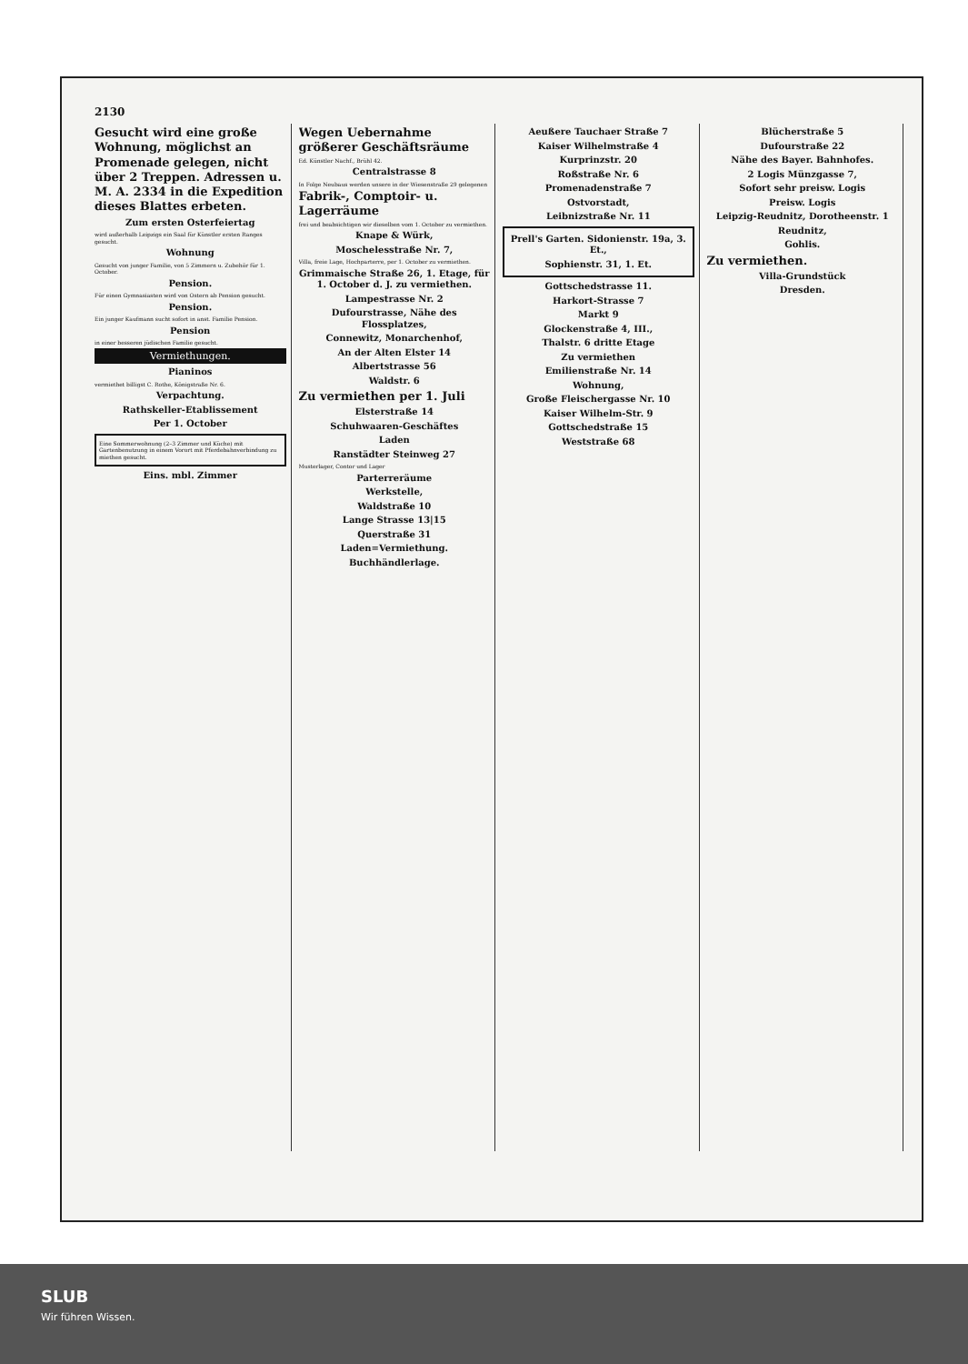2130
Gesucht wird eine große Wohnung, möglichst an Promenade gelegen, nicht über 2 Treppen. Adressen u. M. A. 2334 in die Expedition dieses Blattes erbeten.
Zum ersten Osterfeiertag
wird außerhalb Leipzigs ein Saal für Künstler ersten Ranges gesucht.
Wohnung
Gesucht von junger Familie, von 5 Zimmern u. Zubehör für 1. October.
Pension.
Für einen Gymnasiasten wird von Ostern ab Pension gesucht.
Pension.
Ein junger Kaufmann sucht sofort in anst. Familie Pension.
Pension
in einer besseren jüdischen Familie gesucht.
Vermiethungen.
Pianinos
vermiethet billigst C. Rothe, Königstraße Nr. 6.
Verpachtung.
Rathskeller-Etablissement
Per 1. October
Eine Sommerwohnung (2–3 Zimmer und Küche) mit Gartenbenutzung in einem Vorort mit Pferdebahnverbindung zu miethen gesucht.
Eins. mbl. Zimmer
Wegen Uebernahme größerer Geschäftsräume
Ed. Künstler Nachf., Brühl 42.
Centralstrasse 8
In Folge Neubaus werden unsere in der Wiesenstraße 29 gelegenen
Fabrik-, Comptoir- u. Lagerräume
frei und beabsichtigen wir dieselben vom 1. October zu vermiethen.
Knape & Würk,
Moschelesstraße Nr. 7,
Villa, freie Lage, Hochparterre, per 1. October zu vermiethen.
Grimmaische Straße 26, 1. Etage, für 1. October d. J. zu vermiethen.
Lampestrasse Nr. 2
Dufourstrasse, Nähe des Flossplatzes,
Connewitz, Monarchenhof,
An der Alten Elster 14
Albertstrasse 56
Waldstr. 6
Zu vermiethen per 1. Juli
Elsterstraße 14
Schuhwaaren-Geschäftes
Laden
Ranstädter Steinweg 27
Musterlager, Contor und Lager
Parterreräume
Werkstelle,
Waldstraße 10
Lange Strasse 13|15
Querstraße 31
Laden=Vermiethung.
Buchhändlerlage.
Aeußere Tauchaer Straße 7
Kaiser Wilhelmstraße 4
Kurprinzstr. 20
Roßstraße Nr. 6
Promenadenstraße 7
Ostvorstadt,
Leibnizstraße Nr. 11
Prell's Garten. Sidonienstr. 19a, 3. Et.,
Sophienstr. 31, 1. Et.
Gottschedstrasse 11.
Harkort-Strasse 7
Markt 9
Glockenstraße 4, III.,
Thalstr. 6 dritte Etage
Zu vermiethen
Emilienstraße Nr. 14
Wohnung,
Große Fleischergasse Nr. 10
Kaiser Wilhelm-Str. 9
Gottschedstraße 15
Weststraße 68
Blücherstraße 5
Dufourstraße 22
Nähe des Bayer. Bahnhofes.
2 Logis Münzgasse 7,
Sofort sehr preisw. Logis
Preisw. Logis
Leipzig-Reudnitz, Dorotheenstr. 1
Reudnitz,
Gohlis.
Zu vermiethen.
Villa-Grundstück
Dresden.
SLUB
Wir führen Wissen.